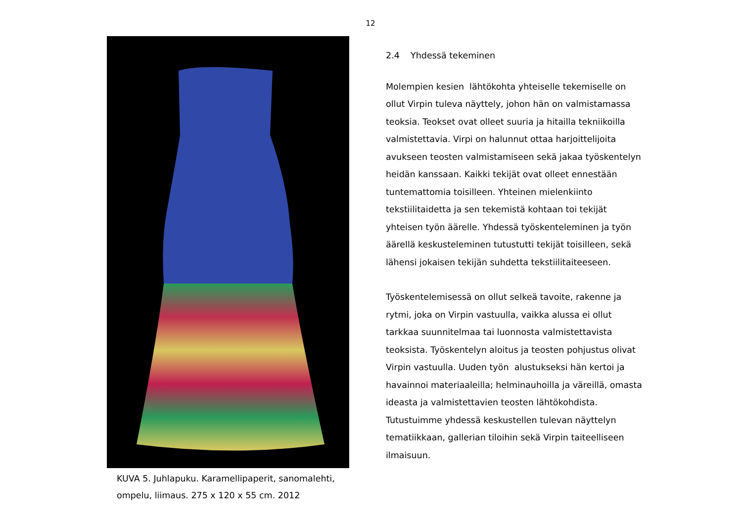12
KUVA 5. Juhlapuku. Karamellipaperit, sanomalehti, ompelu, liimaus. 275 x 120 x 55 cm. 2012
2.4 Yhdessä tekeminen
Molempien kesien lähtökohta yhteiselle tekemiselle on ollut Virpin tuleva näyttely, johon hän on valmistamassa teoksia. Teokset ovat olleet suuria ja hitailla tekniikoilla valmistettavia. Virpi on halunnut ottaa harjoittelijoita avukseen teosten valmistamiseen sekä jakaa työskentelyn heidän kanssaan. Kaikki tekijät ovat olleet ennestään tuntemattomia toisilleen. Yhteinen mielenkiinto tekstiilitaidetta ja sen tekemistä kohtaan toi tekijät yhteisen työn äärelle. Yhdessä työskenteleminen ja työn äärellä keskusteleminen tutustutti tekijät toisilleen, sekä lähensi jokaisen tekijän suhdetta tekstiilitaiteeseen.
Työskentelemisessä on ollut selkeä tavoite, rakenne ja rytmi, joka on Virpin vastuulla, vaikka alussa ei ollut tarkkaa suunnitelmaa tai luonnosta valmistettavista teoksista. Työskentelyn aloitus ja teosten pohjustus olivat Virpin vastuulla. Uuden työn alustukseksi hän kertoi ja havainnoi materiaaleilla; helminauhoilla ja väreillä, omasta ideasta ja valmistettavien teosten lähtökohdista. Tutustuimme yhdessä keskustellen tulevan näyttelyn tematiikkaan, gallerian tiloihin sekä Virpin taiteelliseen ilmaisuun.